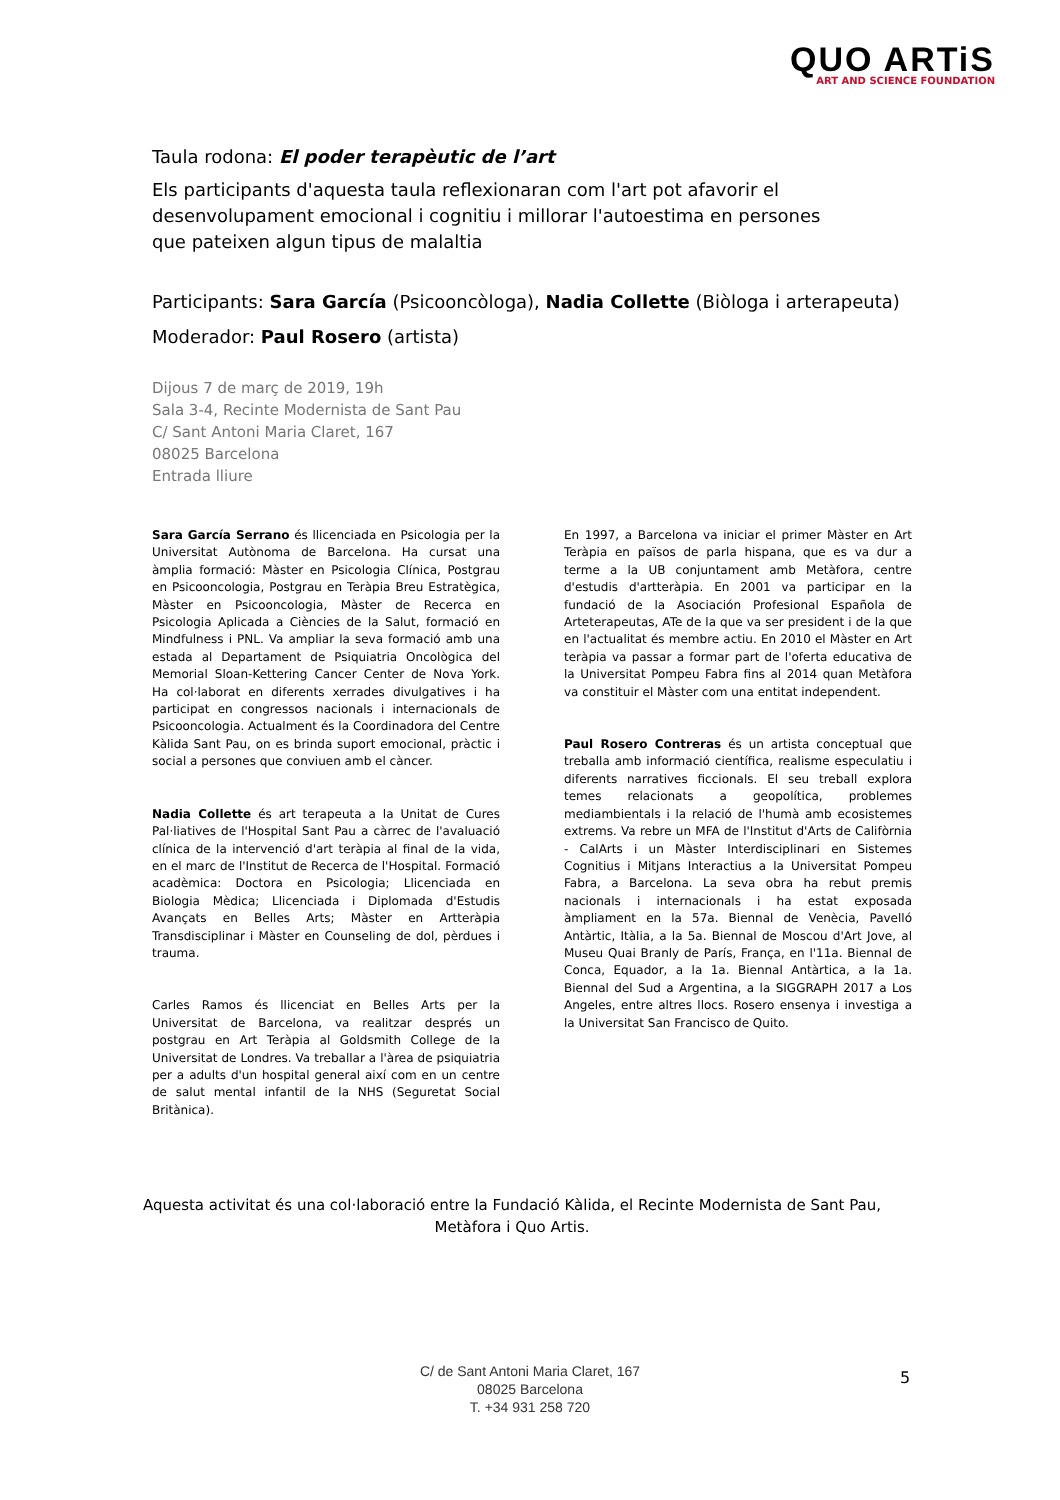QUO ARTiS
ART AND SCIENCE FOUNDATION
Taula rodona: El poder terapèutic de l’art
Els participants d'aquesta taula reflexionaran com l'art pot afavorir el desenvolupament emocional i cognitiu i millorar l'autoestima en persones que pateixen algun tipus de malaltia
Participants: Sara García (Psicooncòloga), Nadia Collette (Biòloga i arterapeuta)
Moderador: Paul Rosero (artista)
Dijous 7 de març de 2019, 19h
Sala 3-4, Recinte Modernista de Sant Pau
C/ Sant Antoni Maria Claret, 167
08025 Barcelona
Entrada lliure
Sara García Serrano és llicenciada en Psicologia per la Universitat Autònoma de Barcelona. Ha cursat una àmplia formació: Màster en Psicologia Clínica, Postgrau en Psicooncologia, Postgrau en Teràpia Breu Estratègica, Màster en Psicooncologia, Màster de Recerca en Psicologia Aplicada a Ciències de la Salut, formació en Mindfulness i PNL. Va ampliar la seva formació amb una estada al Departament de Psiquiatria Oncològica del Memorial Sloan-Kettering Cancer Center de Nova York. Ha col·laborat en diferents xerrades divulgatives i ha participat en congressos nacionals i internacionals de Psicooncologia. Actualment és la Coordinadora del Centre Kàlida Sant Pau, on es brinda suport emocional, pràctic i social a persones que conviuen amb el càncer.
Nadia Collette és art terapeuta a la Unitat de Cures Pal·liatives de l'Hospital Sant Pau a càrrec de l'avaluació clínica de la intervenció d'art teràpia al final de la vida, en el marc de l'Institut de Recerca de l'Hospital. Formació acadèmica: Doctora en Psicologia; Llicenciada en Biologia Mèdica; Llicenciada i Diplomada d'Estudis Avançats en Belles Arts; Màster en Artteràpia Transdisciplinar i Màster en Counseling de dol, pèrdues i trauma.
Carles Ramos és llicenciat en Belles Arts per la Universitat de Barcelona, va realitzar després un postgrau en Art Teràpia al Goldsmith College de la Universitat de Londres. Va treballar a l'àrea de psiquiatria per a adults d'un hospital general així com en un centre de salut mental infantil de la NHS (Seguretat Social Britànica).
En 1997, a Barcelona va iniciar el primer Màster en Art Teràpia en països de parla hispana, que es va dur a terme a la UB conjuntament amb Metàfora, centre d'estudis d'artteràpia. En 2001 va participar en la fundació de la Asociación Profesional Española de Arteterapeutas, ATe de la que va ser president i de la que en l'actualitat és membre actiu. En 2010 el Màster en Art teràpia va passar a formar part de l'oferta educativa de la Universitat Pompeu Fabra fins al 2014 quan Metàfora va constituir el Màster com una entitat independent.
Paul Rosero Contreras és un artista conceptual que treballa amb informació científica, realisme especulatiu i diferents narratives ficcionals. El seu treball explora temes relacionats a geopolítica, problemes mediambientals i la relació de l'humà amb ecosistemes extrems. Va rebre un MFA de l'Institut d'Arts de Califòrnia - CalArts i un Màster Interdisciplinari en Sistemes Cognitius i Mitjans Interactius a la Universitat Pompeu Fabra, a Barcelona. La seva obra ha rebut premis nacionals i internacionals i ha estat exposada àmpliament en la 57a. Biennal de Venècia, Pavelló Antàrtic, Itàlia, a la 5a. Biennal de Moscou d'Art Jove, al Museu Quai Branly de París, França, en l'11a. Biennal de Conca, Equador, a la 1a. Biennal Antàrtica, a la 1a. Biennal del Sud a Argentina, a la SIGGRAPH 2017 a Los Angeles, entre altres llocs. Rosero ensenya i investiga a la Universitat San Francisco de Quito.
Aquesta activitat és una col·laboració entre la Fundació Kàlida, el Recinte Modernista de Sant Pau, Metàfora i Quo Artis.
C/ de Sant Antoni Maria Claret, 167
08025 Barcelona
T. +34 931 258 720
5